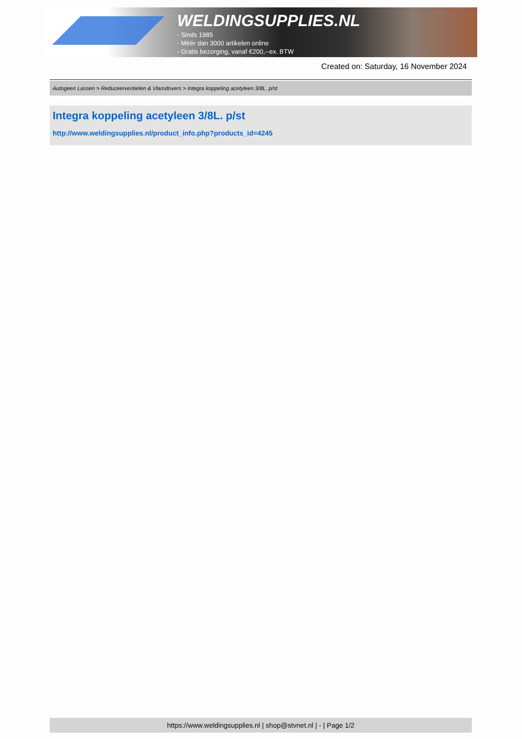WELDINGSUPPLIES.NL
- Sinds 1985
- Méér dan 3000 artikelen online
- Gratis bezorging, vanaf €200,--ex. BTW
Created on: Saturday, 16 November 2024
Autogeen Lassen > Reduceerventielen & Vlamdovers > Integra koppeling acetyleen 3/8L. p/st
Integra koppeling acetyleen 3/8L. p/st
http://www.weldingsupplies.nl/product_info.php?products_id=4245
https://www.weldingsupplies.nl | shop@stvnet.nl | - | Page 1/2